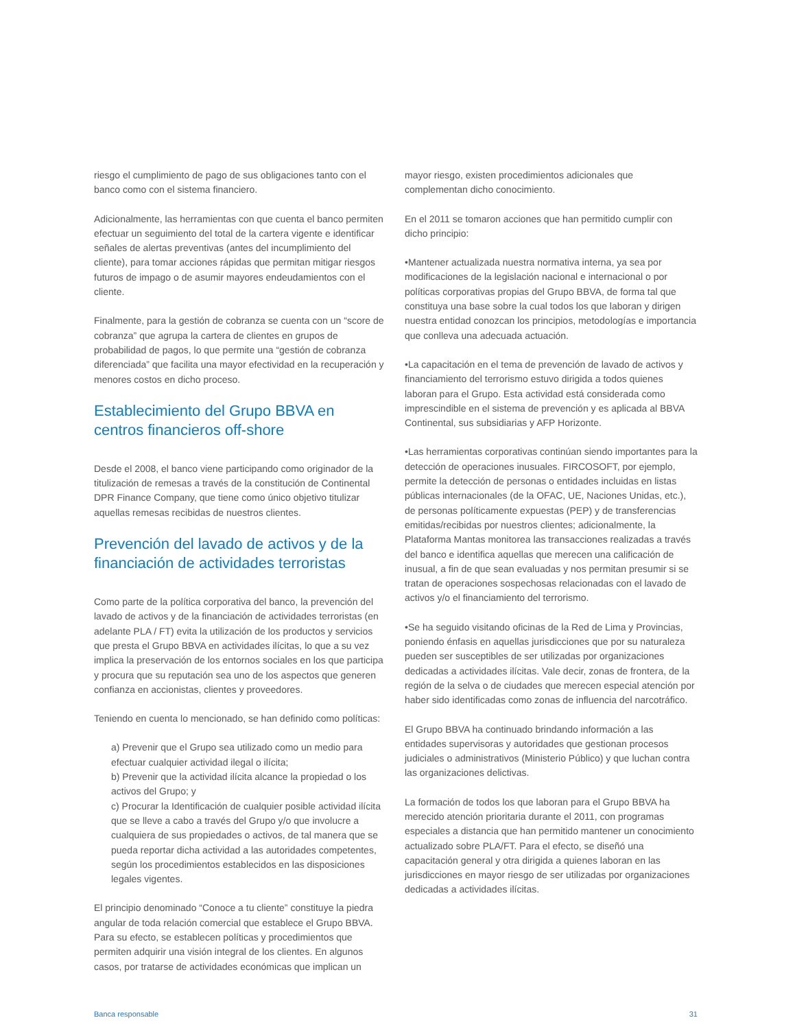riesgo el cumplimiento de pago de sus obligaciones tanto con el banco como con el sistema financiero.
Adicionalmente, las herramientas con que cuenta el banco permiten efectuar un seguimiento del total de la cartera vigente e identificar señales de alertas preventivas (antes del incumplimiento del cliente), para tomar acciones rápidas que permitan mitigar riesgos futuros de impago o de asumir mayores endeudamientos con el cliente.
Finalmente, para la gestión de cobranza se cuenta con un “score de cobranza” que agrupa la cartera de clientes en grupos de probabilidad de pagos, lo que permite una “gestión de cobranza diferenciada” que facilita una mayor efectividad en la recuperación y menores costos en dicho proceso.
Establecimiento del Grupo BBVA en centros financieros off-shore
Desde el 2008, el banco viene participando como originador de la titulización de remesas a través de la constitución de Continental DPR Finance Company, que tiene como único objetivo titulizar aquellas remesas recibidas de nuestros clientes.
Prevención del lavado de activos y de la financiación de actividades terroristas
Como parte de la política corporativa del banco, la prevención del lavado de activos y de la financiación de actividades terroristas (en adelante PLA / FT) evita la utilización de los productos y servicios que presta el Grupo BBVA en actividades ilícitas, lo que a su vez implica la preservación de los entornos sociales en los que participa y procura que su reputación sea uno de los aspectos que generen confianza en accionistas, clientes y proveedores.
Teniendo en cuenta lo mencionado, se han definido como políticas:
a) Prevenir que el Grupo sea utilizado como un medio para efectuar cualquier actividad ilegal o ilícita;
b) Prevenir que la actividad ilícita alcance la propiedad o los activos del Grupo; y
c) Procurar la Identificación de cualquier posible actividad ilícita que se lleve a cabo a través del Grupo y/o que involucre a cualquiera de sus propiedades o activos, de tal manera que se pueda reportar dicha actividad a las autoridades competentes, según los procedimientos establecidos en las disposiciones legales vigentes.
El principio denominado “Conoce a tu cliente” constituye la piedra angular de toda relación comercial que establece el Grupo BBVA. Para su efecto, se establecen políticas y procedimientos que permiten adquirir una visión integral de los clientes. En algunos casos, por tratarse de actividades económicas que implican un
mayor riesgo, existen procedimientos adicionales que complementan dicho conocimiento.
En el 2011 se tomaron acciones que han permitido cumplir con dicho principio:
•Mantener actualizada nuestra normativa interna, ya sea por modificaciones de la legislación nacional e internacional o por políticas corporativas propias del Grupo BBVA, de forma tal que constituya una base sobre la cual todos los que laboran y dirigen nuestra entidad conozcan los principios, metodologías e importancia que conlleva una adecuada actuación.
•La capacitación en el tema de prevención de lavado de activos y financiamiento del terrorismo estuvo dirigida a todos quienes laboran para el Grupo. Esta actividad está considerada como imprescindible en el sistema de prevención y es aplicada al BBVA Continental, sus subsidiarias y AFP Horizonte.
•Las herramientas corporativas continúan siendo importantes para la detección de operaciones inusuales. FIRCOSOFT, por ejemplo, permite la detección de personas o entidades incluidas en listas públicas internacionales (de la OFAC, UE, Naciones Unidas, etc.), de personas políticamente expuestas (PEP) y de transferencias emitidas/recibidas por nuestros clientes; adicionalmente, la Plataforma Mantas monitorea las transacciones realizadas a través del banco e identifica aquellas que merecen una calificación de inusual, a fin de que sean evaluadas y nos permitan presumir si se tratan de operaciones sospechosas relacionadas con el lavado de activos y/o el financiamiento del terrorismo.
•Se ha seguido visitando oficinas de la Red de Lima y Provincias, poniendo énfasis en aquellas jurisdicciones que por su naturaleza pueden ser susceptibles de ser utilizadas por organizaciones dedicadas a actividades ilícitas. Vale decir, zonas de frontera, de la región de la selva o de ciudades que merecen especial atención por haber sido identificadas como zonas de influencia del narcotráfico.
El Grupo BBVA ha continuado brindando información a las entidades supervisoras y autoridades que gestionan procesos judiciales o administrativos (Ministerio Público) y que luchan contra las organizaciones delictivas.
La formación de todos los que laboran para el Grupo BBVA ha merecido atención prioritaria durante el 2011, con programas especiales a distancia que han permitido mantener un conocimiento actualizado sobre PLA/FT. Para el efecto, se diseñó una capacitación general y otra dirigida a quienes laboran en las jurisdicciones en mayor riesgo de ser utilizadas por organizaciones dedicadas a actividades ilícitas.
Banca responsable 31